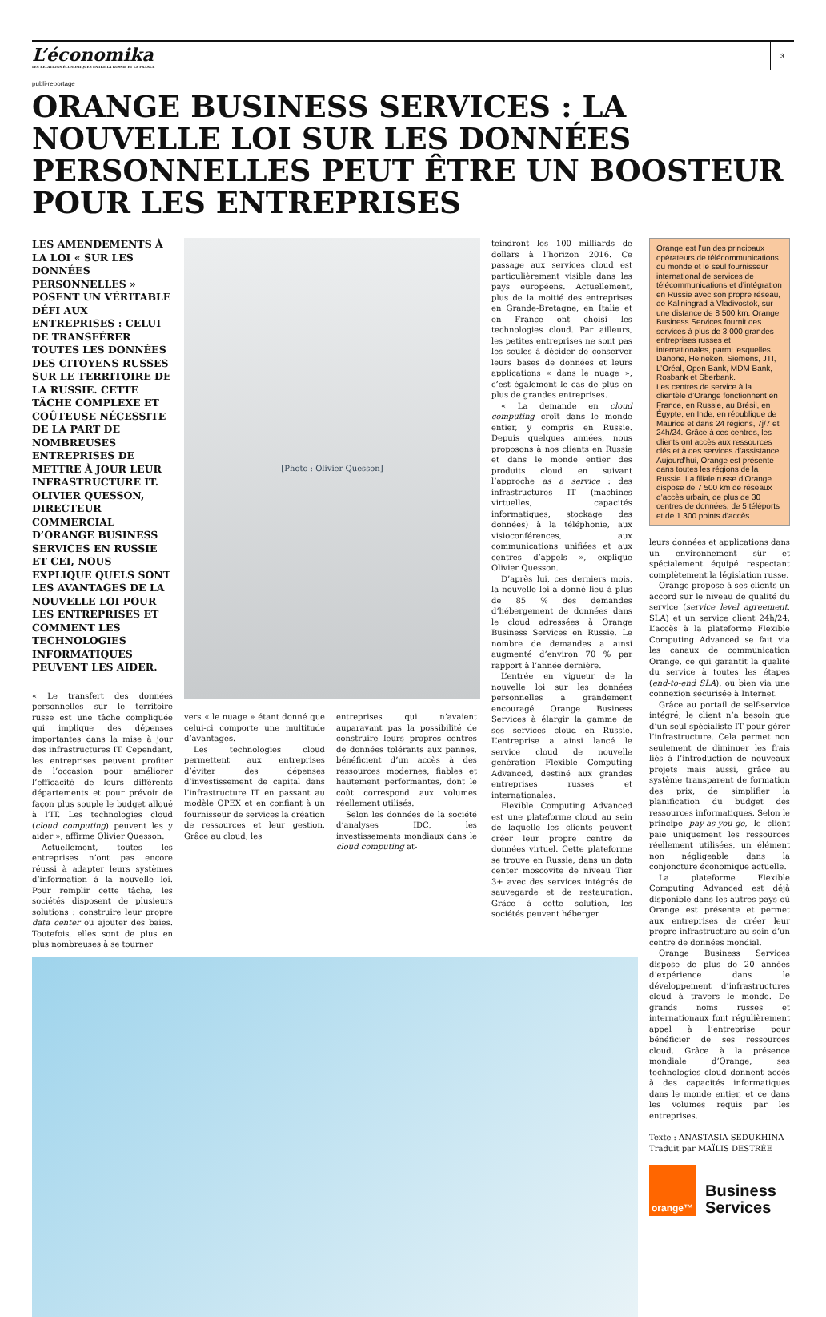L’économika
LES RELATIONS ÉCONOMIQUES ENTRE LA RUSSIE ET LA FRANCE
3
publi-reportage
ORANGE BUSINESS SERVICES : LA NOUVELLE LOI SUR LES DONNÉES PERSONNELLES PEUT ÊTRE UN BOOSTEUR POUR LES ENTREPRISES
LES AMENDEMENTS À LA LOI « SUR LES DONNÉES PERSONNELLES » POSENT UN VÉRITABLE DÉFI AUX ENTREPRISES : CELUI DE TRANSFÉRER TOUTES LES DONNÉES DES CITOYENS RUSSES SUR LE TERRITOIRE DE LA RUSSIE. CETTE TÂCHE COMPLEXE ET COÛTEUSE NÉCESSITE DE LA PART DE NOMBREUSES ENTREPRISES DE METTRE À JOUR LEUR INFRASTRUCTURE IT. OLIVIER QUESSON, DIRECTEUR COMMERCIAL D’ORANGE BUSINESS SERVICES EN RUSSIE ET CEI, NOUS EXPLIQUE QUELS SONT LES AVANTAGES DE LA NOUVELLE LOI POUR LES ENTREPRISES ET COMMENT LES TECHNOLOGIES INFORMATIQUES PEUVENT LES AIDER.
« Le transfert des données personnelles sur le territoire russe est une tâche compliquée qui implique des dépenses importantes dans la mise à jour des infrastructures IT. Cependant, les entreprises peuvent profiter de l’occasion pour améliorer l’efficacité de leurs différents départements et pour prévoir de façon plus souple le budget alloué à l’IT. Les technologies cloud (cloud computing) peuvent les y aider », affirme Olivier Quesson.
Actuellement, toutes les entreprises n’ont pas encore réussi à adapter leurs systèmes d’information à la nouvelle loi. Pour remplir cette tâche, les sociétés disposent de plusieurs solutions : construire leur propre data center ou ajouter des baies. Toutefois, elles sont de plus en plus nombreuses à se tourner
[Photo : Olivier Quesson]
vers « le nuage » étant donné que celui-ci comporte une multitude d’avantages.
Les technologies cloud permettent aux entreprises d’éviter des dépenses d’investissement de capital dans l’infrastructure IT en passant au modèle OPEX et en confiant à un fournisseur de services la création de ressources et leur gestion. Grâce au cloud, les
entreprises qui n’avaient auparavant pas la possibilité de construire leurs propres centres de données tolérants aux pannes, bénéficient d’un accès à des ressources modernes, fiables et hautement performantes, dont le coût correspond aux volumes réellement utilisés.
Selon les données de la société d’analyses IDC, les investissements mondiaux dans le cloud computing at-
teindront les 100 milliards de dollars à l’horizon 2016. Ce passage aux services cloud est particulièrement visible dans les pays européens. Actuellement, plus de la moitié des entreprises en Grande-Bretagne, en Italie et en France ont choisi les technologies cloud. Par ailleurs, les petites entreprises ne sont pas les seules à décider de conserver leurs bases de données et leurs applications « dans le nuage », c’est également le cas de plus en plus de grandes entreprises.
« La demande en cloud computing croît dans le monde entier, y compris en Russie. Depuis quelques années, nous proposons à nos clients en Russie et dans le monde entier des produits cloud en suivant l’approche as a service : des infrastructures IT (machines virtuelles, capacités informatiques, stockage des données) à la téléphonie, aux visioconférences, aux communications unifiées et aux centres d’appels », explique Olivier Quesson.
D’après lui, ces derniers mois, la nouvelle loi a donné lieu à plus de 85 % des demandes d’hébergement de données dans le cloud adressées à Orange Business Services en Russie. Le nombre de demandes a ainsi augmenté d’environ 70 % par rapport à l’année dernière.
L’entrée en vigueur de la nouvelle loi sur les données personnelles a grandement encouragé Orange Business Services à élargir la gamme de ses services cloud en Russie. L’entreprise a ainsi lancé le service cloud de nouvelle génération Flexible Computing Advanced, destiné aux grandes entreprises russes et internationales.
Flexible Computing Advanced est une plateforme cloud au sein de laquelle les clients peuvent créer leur propre centre de données virtuel. Cette plateforme se trouve en Russie, dans un data center moscovite de niveau Tier 3+ avec des services intégrés de sauvegarde et de restauration. Grâce à cette solution, les sociétés peuvent héberger
Orange est l’un des principaux opérateurs de télécommunications du monde et le seul fournisseur international de services de télécommunications et d’intégration en Russie avec son propre réseau, de Kaliningrad à Vladivostok, sur une distance de 8 500 km. Orange Business Services fournit des services à plus de 3 000 grandes entreprises russes et internationales, parmi lesquelles Danone, Heineken, Siemens, JTI, L’Oréal, Open Bank, MDM Bank, Rosbank et Sberbank.
Les centres de service à la clientèle d’Orange fonctionnent en France, en Russie, au Brésil, en Égypte, en Inde, en république de Maurice et dans 24 régions, 7j/7 et 24h/24. Grâce à ces centres, les clients ont accès aux ressources clés et à des services d’assistance. Aujourd’hui, Orange est présente dans toutes les régions de la Russie. La filiale russe d’Orange dispose de 7 500 km de réseaux d’accès urbain, de plus de 30 centres de données, de 5 téléports et de 1 300 points d’accès.
leurs données et applications dans un environnement sûr et spécialement équipé respectant complètement la législation russe.
Orange propose à ses clients un accord sur le niveau de qualité du service (service level agreement, SLA) et un service client 24h/24. L’accès à la plateforme Flexible Computing Advanced se fait via les canaux de communication Orange, ce qui garantit la qualité du service à toutes les étapes (end-to-end SLA), ou bien via une connexion sécurisée à Internet.
Grâce au portail de self-service intégré, le client n’a besoin que d’un seul spécialiste IT pour gérer l’infrastructure. Cela permet non seulement de diminuer les frais liés à l’introduction de nouveaux projets mais aussi, grâce au système transparent de formation des prix, de simplifier la planification du budget des ressources informatiques. Selon le principe pay-as-you-go, le client paie uniquement les ressources réellement utilisées, un élément non négligeable dans la conjoncture économique actuelle.
La plateforme Flexible Computing Advanced est déjà disponible dans les autres pays où Orange est présente et permet aux entreprises de créer leur propre infrastructure au sein d’un centre de données mondial.
Orange Business Services dispose de plus de 20 années d’expérience dans le développement d’infrastructures cloud à travers le monde. De grands noms russes et internationaux font régulièrement appel à l’entreprise pour bénéficier de ses ressources cloud. Grâce à la présence mondiale d’Orange, ses technologies cloud donnent accès à des capacités informatiques dans le monde entier, et ce dans les volumes requis par les entreprises.
Texte : ANASTASIA SEDUKHINA
Traduit par MAÏLIS DESTRÉE
orange™
Business Services